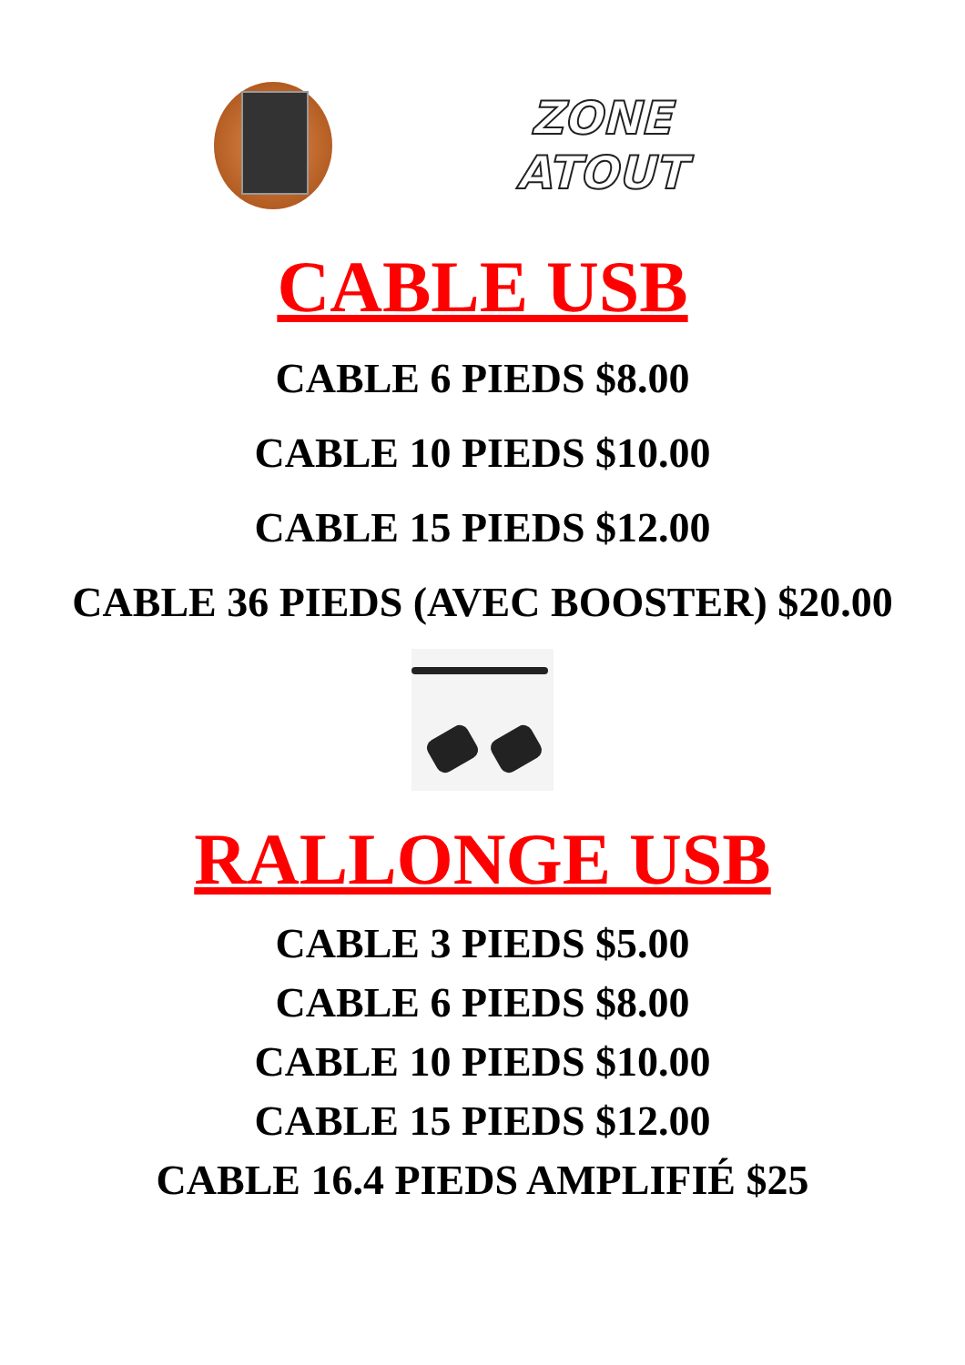ZONE
ATOUT
CABLE USB
CABLE 6 PIEDS $8.00
CABLE 10 PIEDS $10.00
CABLE 15 PIEDS $12.00
CABLE 36 PIEDS (AVEC BOOSTER) $20.00
RALLONGE USB
CABLE 3 PIEDS $5.00
CABLE 6 PIEDS $8.00
CABLE 10 PIEDS $10.00
CABLE 15 PIEDS $12.00
CABLE 16.4 PIEDS AMPLIFIÉ $25